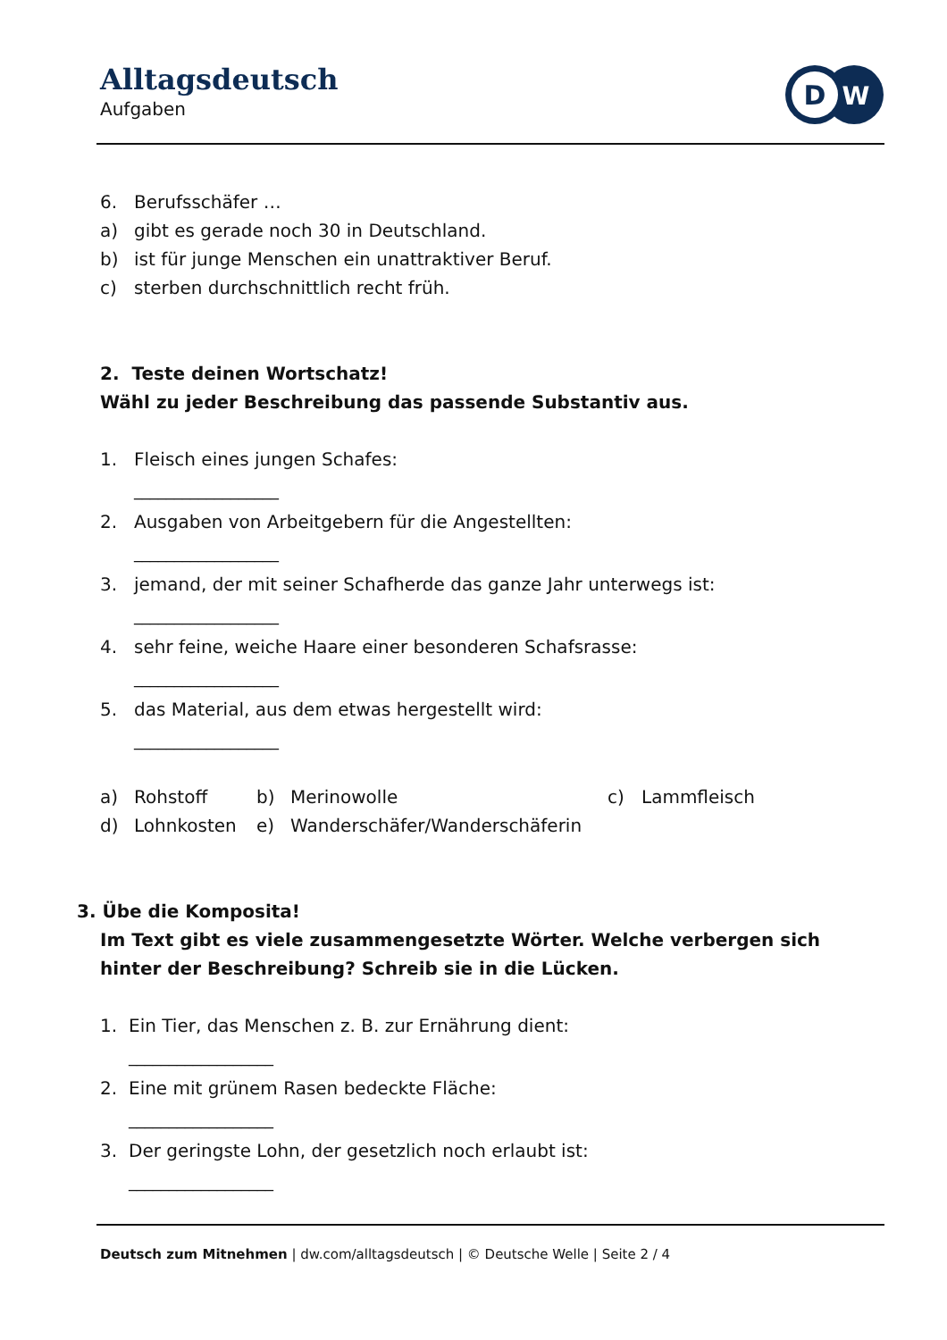Alltagsdeutsch
Aufgaben
D
W
6. Berufsschäfer …
a) gibt es gerade noch 30 in Deutschland.
b) ist für junge Menschen ein unattraktiver Beruf.
c) sterben durchschnittlich recht früh.
2. Teste deinen Wortschatz!
Wähl zu jeder Beschreibung das passende Substantiv aus.
1. Fleisch eines jungen Schafes:
__________________
2. Ausgaben von Arbeitgebern für die Angestellten:
__________________
3. jemand, der mit seiner Schafherde das ganze Jahr unterwegs ist:
__________________
4. sehr feine, weiche Haare einer besonderen Schafsrasse:
__________________
5. das Material, aus dem etwas hergestellt wird:
__________________
a) Rohstoff b) Merinowolle c) Lammfleisch
d) Lohnkosten e) Wanderschäfer/Wanderschäferin
3. Übe die Komposita!
Im Text gibt es viele zusammengesetzte Wörter. Welche verbergen sich hinter der Beschreibung? Schreib sie in die Lücken.
1. Ein Tier, das Menschen z. B. zur Ernährung dient:
__________________
2. Eine mit grünem Rasen bedeckte Fläche:
__________________
3. Der geringste Lohn, der gesetzlich noch erlaubt ist:
__________________
Deutsch zum Mitnehmen | dw.com/alltagsdeutsch | © Deutsche Welle | Seite 2 / 4